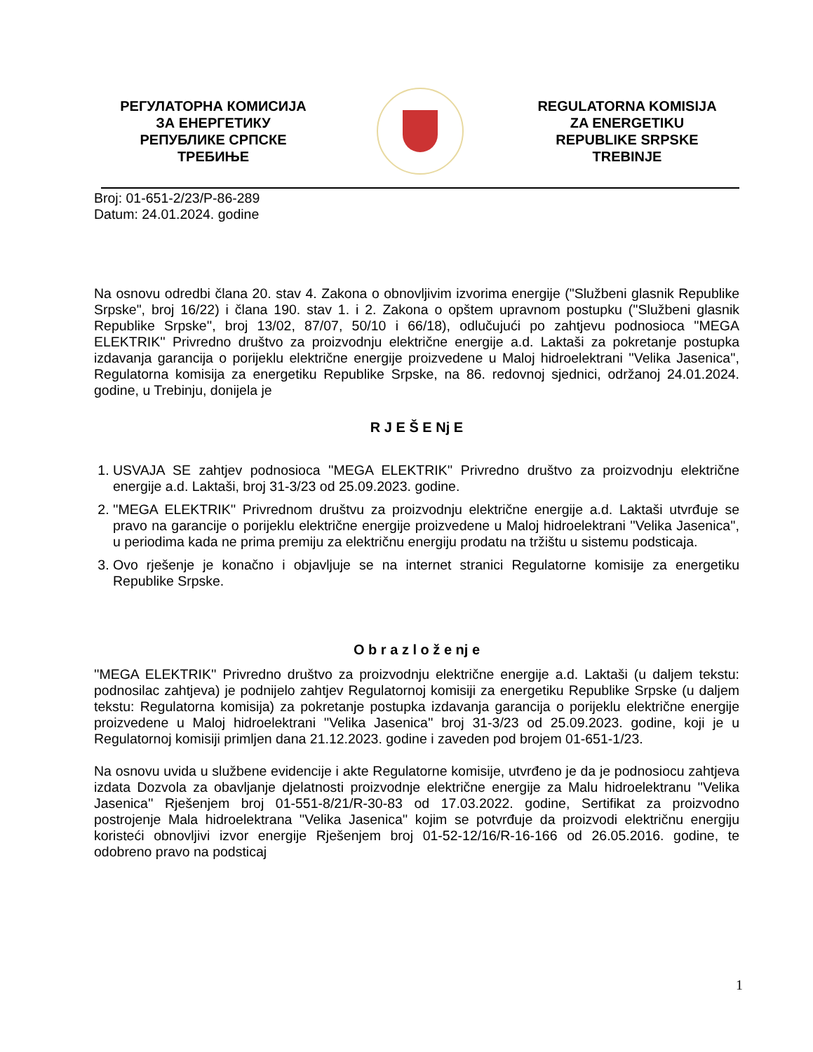РЕГУЛАТОРНА КОМИСИЈА
ЗА ЕНЕРГЕТИКУ
РЕПУБЛИКЕ СРПСКЕ
ТРЕБИЊЕ
REGULATORNA KOMISIJA
ZA ENERGETIKU
REPUBLIKE SRPSKE
TREBINJE
Broj: 01-651-2/23/P-86-289
Datum: 24.01.2024. godine
Na osnovu odredbi člana 20. stav 4. Zakona o obnovljivim izvorima energije ("Službeni glasnik Republike Srpske", broj 16/22) i člana 190. stav 1. i 2. Zakona o opštem upravnom postupku (''Službeni glasnik Republike Srpske'', broj 13/02, 87/07, 50/10 i 66/18), odlučujući po zahtjevu podnosioca ''MEGA ELEKTRIK'' Privredno društvo za proizvodnju električne energije a.d. Laktaši za pokretanje postupka izdavanja garancija o porijeklu električne energije proizvedene u Maloj hidroelektrani ''Velika Jasenica'', Regulatorna komisija za energetiku Republike Srpske, na 86. redovnoj sjednici, održanoj 24.01.2024. godine, u Trebinju, donijela je
R J E Š E Nj E
1. USVAJA SE zahtjev podnosioca ''MEGA ELEKTRIK'' Privredno društvo za proizvodnju električne energije a.d. Laktaši, broj 31-3/23 od 25.09.2023. godine.
2. ''MEGA ELEKTRIK'' Privrednom društvu za proizvodnju električne energije a.d. Laktaši utvrđuje se pravo na garancije o porijeklu električne energije proizvedene u Maloj hidroelektrani ''Velika Jasenica'', u periodima kada ne prima premiju za električnu energiju prodatu na tržištu u sistemu podsticaja.
3. Ovo rješenje je konačno i objavljuje se na internet stranici Regulatorne komisije za energetiku Republike Srpske.
O b r a z l o ž e nj e
''MEGA ELEKTRIK'' Privredno društvo za proizvodnju električne energije a.d. Laktaši (u daljem tekstu: podnosilac zahtjeva) je podnijelo zahtjev Regulatornoj komisiji za energetiku Republike Srpske (u daljem tekstu: Regulatorna komisija) za pokretanje postupka izdavanja garancija o porijeklu električne energije proizvedene u Maloj hidroelektrani ''Velika Jasenica'' broj 31-3/23 od 25.09.2023. godine, koji je u Regulatornoj komisiji primljen dana 21.12.2023. godine i zaveden pod brojem 01-651-1/23.
Na osnovu uvida u službene evidencije i akte Regulatorne komisije, utvrđeno je da je podnosiocu zahtjeva izdata Dozvola za obavljanje djelatnosti proizvodnje električne energije za Malu hidroelektranu ''Velika Jasenica'' Rješenjem broj 01-551-8/21/R-30-83 od 17.03.2022. godine, Sertifikat za proizvodno postrojenje Mala hidroelektrana ''Velika Jasenica'' kojim se potvrđuje da proizvodi električnu energiju koristeći obnovljivi izvor energije Rješenjem broj 01-52-12/16/R-16-166 od 26.05.2016. godine, te odobreno pravo na podsticaj
1